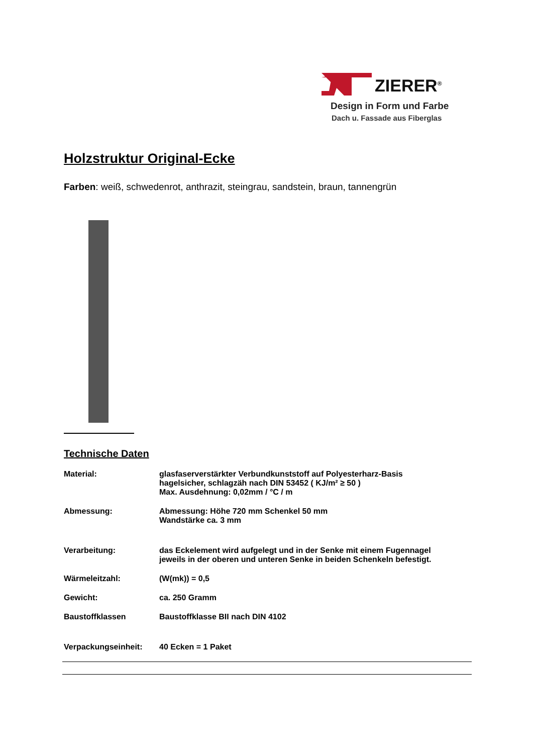ZIERER<sup>®</sup>
Design in Form und Farbe
Dach u. Fassade aus Fiberglas
Holzstruktur Original-Ecke
Farben: weiß, schwedenrot, anthrazit, steingrau, sandstein, braun, tannengrün
Technische Daten
| Material: | glasfaserverstärkter Verbundkunststoff auf Polyesterharz-Basis hagelsicher, schlagzäh nach DIN 53452 ( KJ/m² ≥ 50 ) Max. Ausdehnung: 0,02mm / °C / m |
| Abmessung: | Abmessung: Höhe 720 mm Schenkel 50 mm Wandstärke ca. 3 mm |
| Verarbeitung: | das Eckelement wird aufgelegt und in der Senke mit einem Fugennagel jeweils in der oberen und unteren Senke in beiden Schenkeln befestigt. |
| Wärmeleitzahl: | (W(mk)) = 0,5 |
| Gewicht: | ca. 250 Gramm |
| Baustoffklassen | Baustoffklasse BII nach DIN 4102 |
| Verpackungseinheit: | 40 Ecken = 1 Paket |